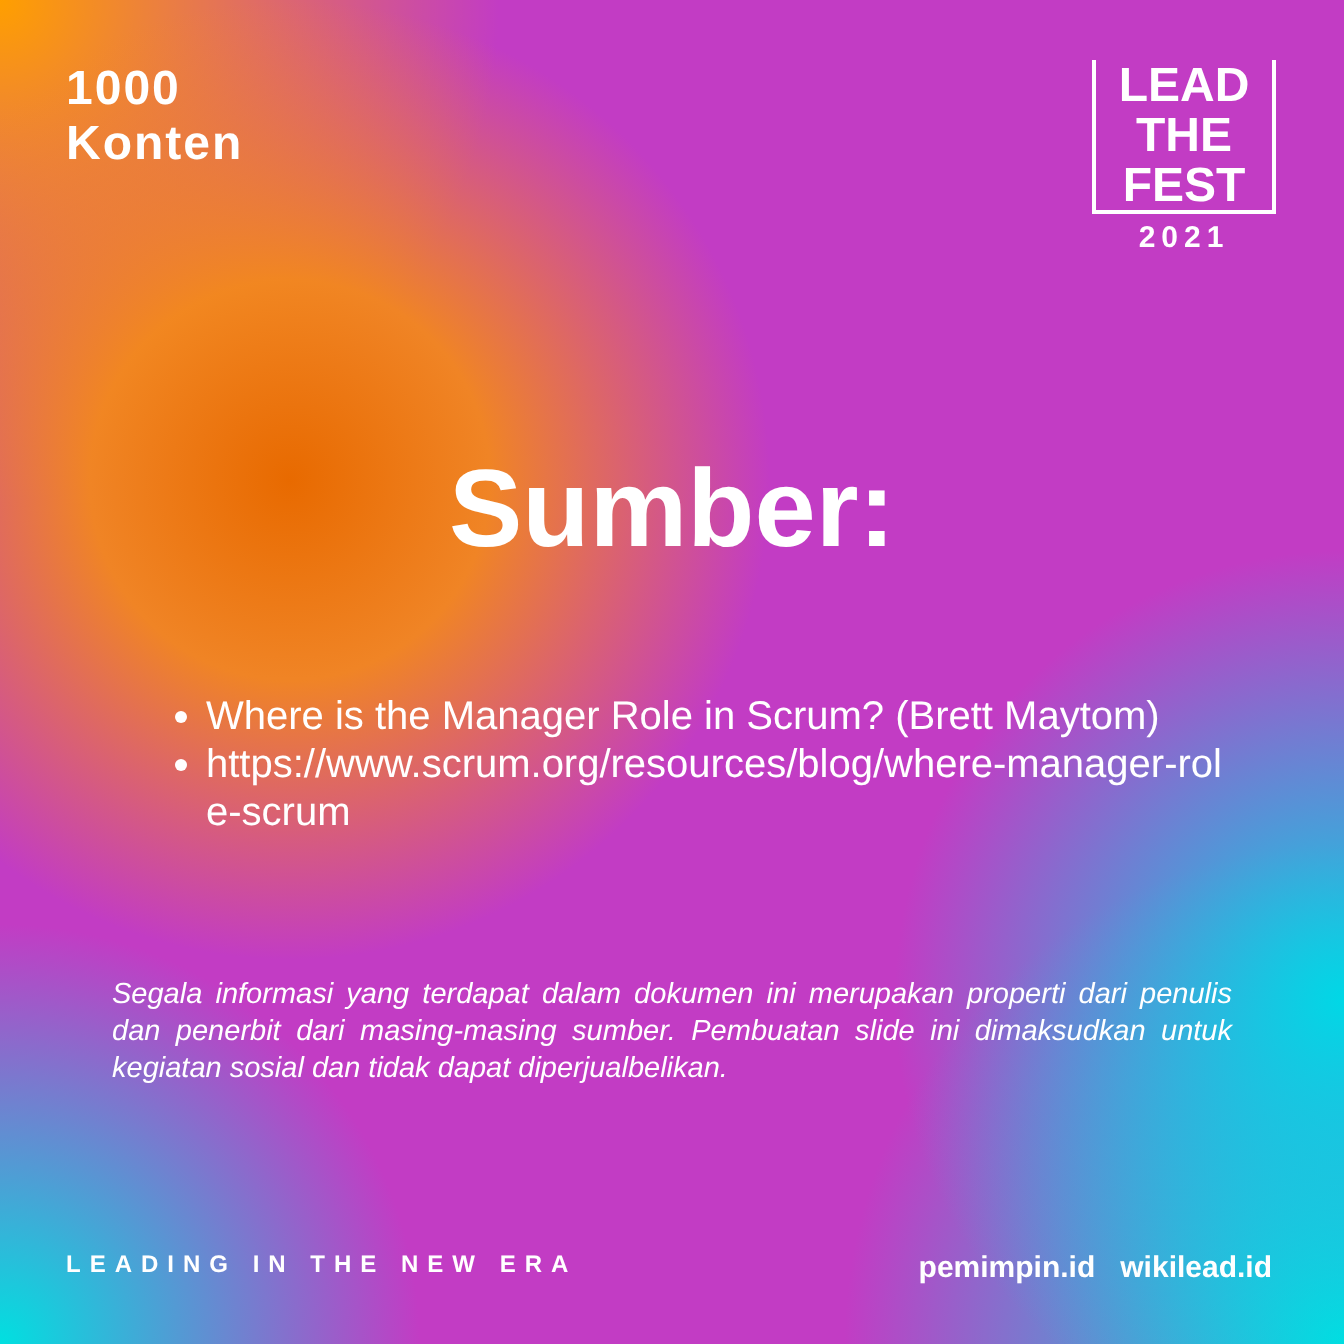1000
Konten
LEAD
THE
FEST
2021
Sumber:
Where is the Manager Role in Scrum? (Brett Maytom)
https://www.scrum.org/resources/blog/where-manager-role-scrum
Segala informasi yang terdapat dalam dokumen ini merupakan properti dari penulis dan penerbit dari masing-masing sumber. Pembuatan slide ini dimaksudkan untuk kegiatan sosial dan tidak dapat diperjualbelikan.
LEADING IN THE NEW ERA pemimpin.id wikilead.id